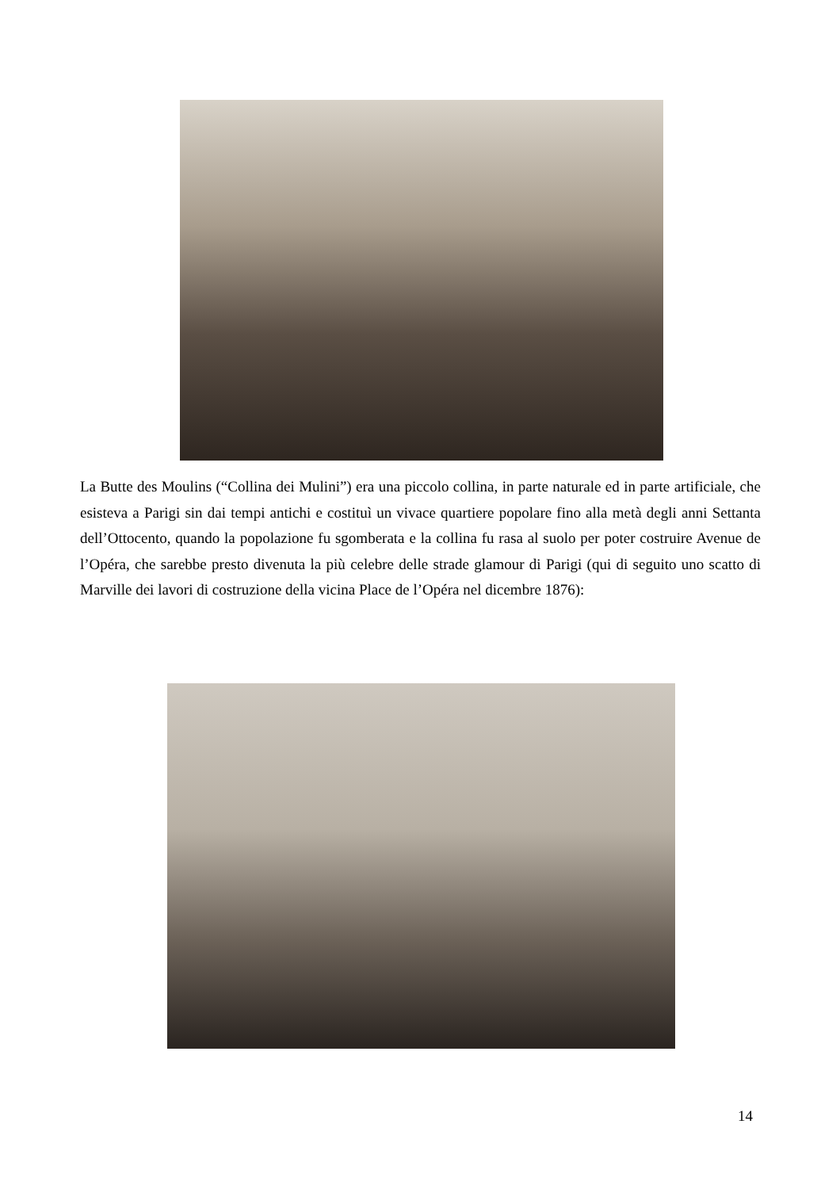La Butte des Moulins (“Collina dei Mulini”) era una piccolo collina, in parte naturale ed in parte artificiale, che esisteva a Parigi sin dai tempi antichi e costituì un vivace quartiere popolare fino alla metà degli anni Settanta dell’Ottocento, quando la popolazione fu sgomberata e la collina fu rasa al suolo per poter costruire Avenue de l’Opéra, che sarebbe presto divenuta la più celebre delle strade glamour di Parigi (qui di seguito uno scatto di Marville dei lavori di costruzione della vicina Place de l’Opéra nel dicembre 1876):
14